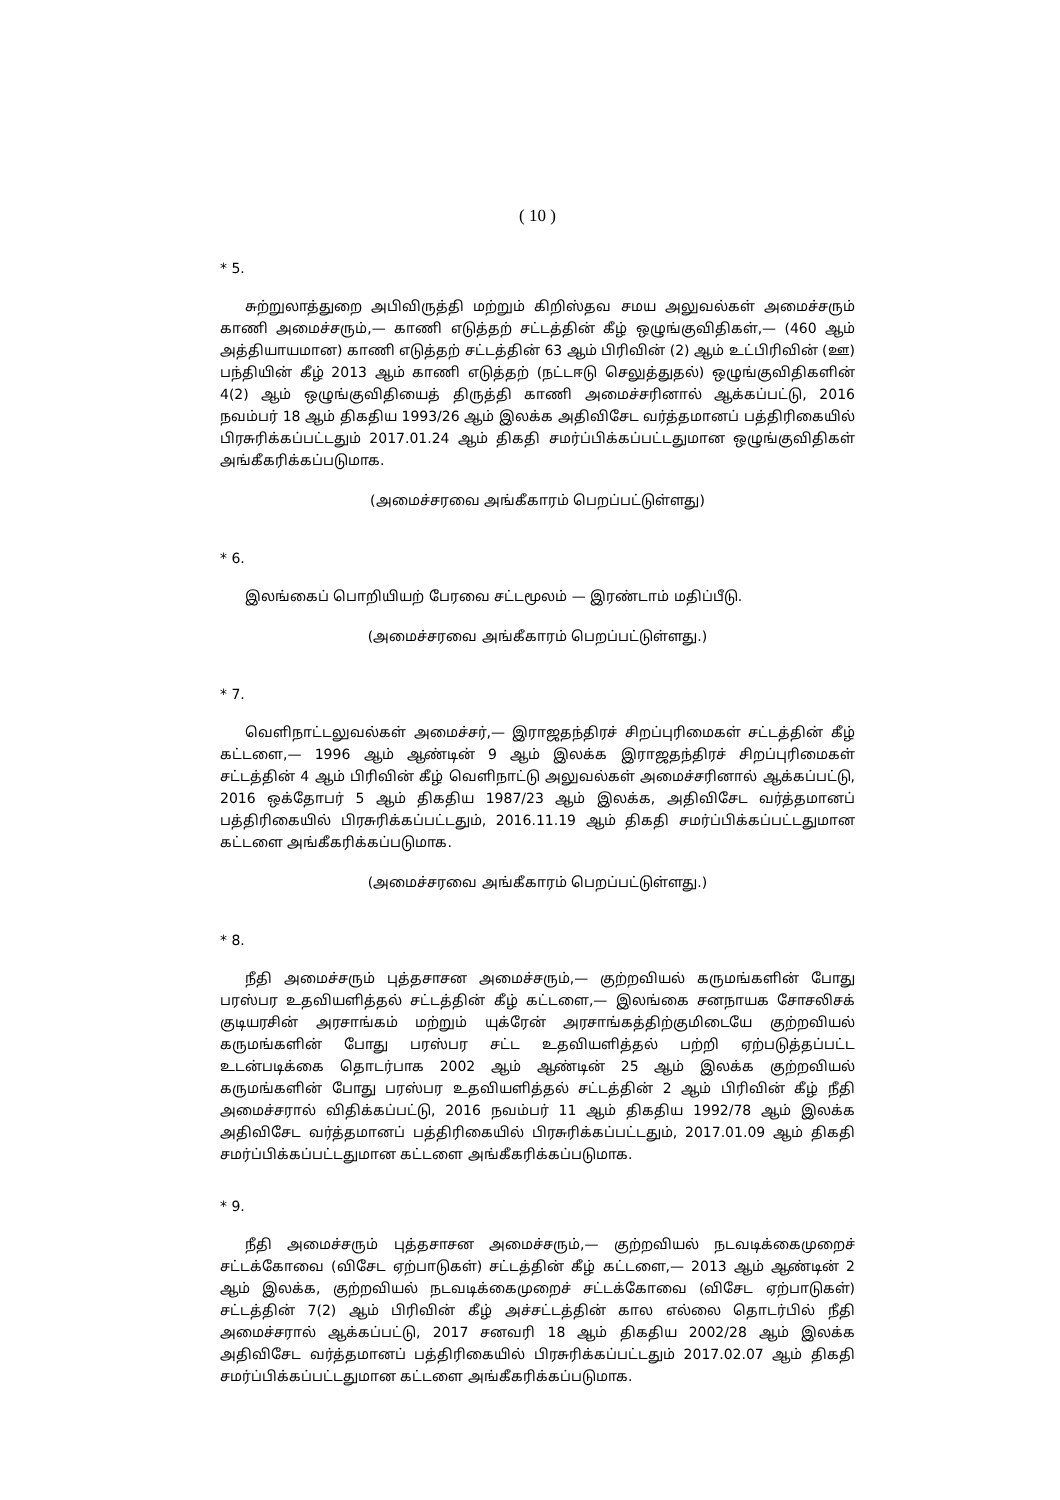( 10 )
* 5.
சுற்றுலாத்துறை அபிவிருத்தி மற்றும் கிறிஸ்தவ சமய அலுவல்கள் அமைச்சரும் காணி அமைச்சரும்,— காணி எடுத்தற் சட்டத்தின் கீழ் ஒழுங்குவிதிகள்,— (460 ஆம் அத்தியாயமான) காணி எடுத்தற் சட்டத்தின் 63 ஆம் பிரிவின் (2) ஆம் உட்பிரிவின் (ஊ) பந்தியின் கீழ் 2013 ஆம் காணி எடுத்தற் (நட்டஈடு செலுத்துதல்) ஒழுங்குவிதிகளின் 4(2) ஆம் ஒழுங்குவிதியைத் திருத்தி காணி அமைச்சரினால் ஆக்கப்பட்டு, 2016 நவம்பர் 18 ஆம் திகதிய 1993/26 ஆம் இலக்க அதிவிசேட வர்த்தமானப் பத்திரிகையில் பிரசுரிக்கப்பட்டதும் 2017.01.24 ஆம் திகதி சமர்ப்பிக்கப்பட்டதுமான ஒழுங்குவிதிகள் அங்கீகரிக்கப்படுமாக.
(அமைச்சரவை அங்கீகாரம் பெறப்பட்டுள்ளது)
* 6.
இலங்கைப் பொறியியற் பேரவை சட்டமூலம் — இரண்டாம் மதிப்பீடு.
(அமைச்சரவை அங்கீகாரம் பெறப்பட்டுள்ளது.)
* 7.
வெளிநாட்டலுவல்கள் அமைச்சர்,— இராஜதந்திரச் சிறப்புரிமைகள் சட்டத்தின் கீழ் கட்டளை,— 1996 ஆம் ஆண்டின் 9 ஆம் இலக்க இராஜதந்திரச் சிறப்புரிமைகள் சட்டத்தின் 4 ஆம் பிரிவின் கீழ் வெளிநாட்டு அலுவல்கள் அமைச்சரினால் ஆக்கப்பட்டு, 2016 ஒக்தோபர் 5 ஆம் திகதிய 1987/23 ஆம் இலக்க, அதிவிசேட வர்த்தமானப் பத்திரிகையில் பிரசுரிக்கப்பட்டதும், 2016.11.19 ஆம் திகதி சமர்ப்பிக்கப்பட்டதுமான கட்டளை அங்கீகரிக்கப்படுமாக.
(அமைச்சரவை அங்கீகாரம் பெறப்பட்டுள்ளது.)
* 8.
நீதி அமைச்சரும் புத்தசாசன அமைச்சரும்,— குற்றவியல் கருமங்களின் போது பரஸ்பர உதவியளித்தல் சட்டத்தின் கீழ் கட்டளை,— இலங்கை சனநாயக சோசலிசக் குடியரசின் அரசாங்கம் மற்றும் யுக்ரேன் அரசாங்கத்திற்குமிடையே குற்றவியல் கருமங்களின் போது பரஸ்பர சட்ட உதவியளித்தல் பற்றி ஏற்படுத்தப்பட்ட உடன்படிக்கை தொடர்பாக 2002 ஆம் ஆண்டின் 25 ஆம் இலக்க குற்றவியல் கருமங்களின் போது பரஸ்பர உதவியளித்தல் சட்டத்தின் 2 ஆம் பிரிவின் கீழ் நீதி அமைச்சரால் விதிக்கப்பட்டு, 2016 நவம்பர் 11 ஆம் திகதிய 1992/78 ஆம் இலக்க அதிவிசேட வர்த்தமானப் பத்திரிகையில் பிரசுரிக்கப்பட்டதும், 2017.01.09 ஆம் திகதி சமர்ப்பிக்கப்பட்டதுமான கட்டளை அங்கீகரிக்கப்படுமாக.
* 9.
நீதி அமைச்சரும் புத்தசாசன அமைச்சரும்,— குற்றவியல் நடவடிக்கைமுறைச் சட்டக்கோவை (விசேட ஏற்பாடுகள்) சட்டத்தின் கீழ் கட்டளை,— 2013 ஆம் ஆண்டின் 2 ஆம் இலக்க, குற்றவியல் நடவடிக்கைமுறைச் சட்டக்கோவை (விசேட ஏற்பாடுகள்) சட்டத்தின் 7(2) ஆம் பிரிவின் கீழ் அச்சட்டத்தின் கால எல்லை தொடர்பில் நீதி அமைச்சரால் ஆக்கப்பட்டு, 2017 சனவரி 18 ஆம் திகதிய 2002/28 ஆம் இலக்க அதிவிசேட வர்த்தமானப் பத்திரிகையில் பிரசுரிக்கப்பட்டதும் 2017.02.07 ஆம் திகதி சமர்ப்பிக்கப்பட்டதுமான கட்டளை அங்கீகரிக்கப்படுமாக.